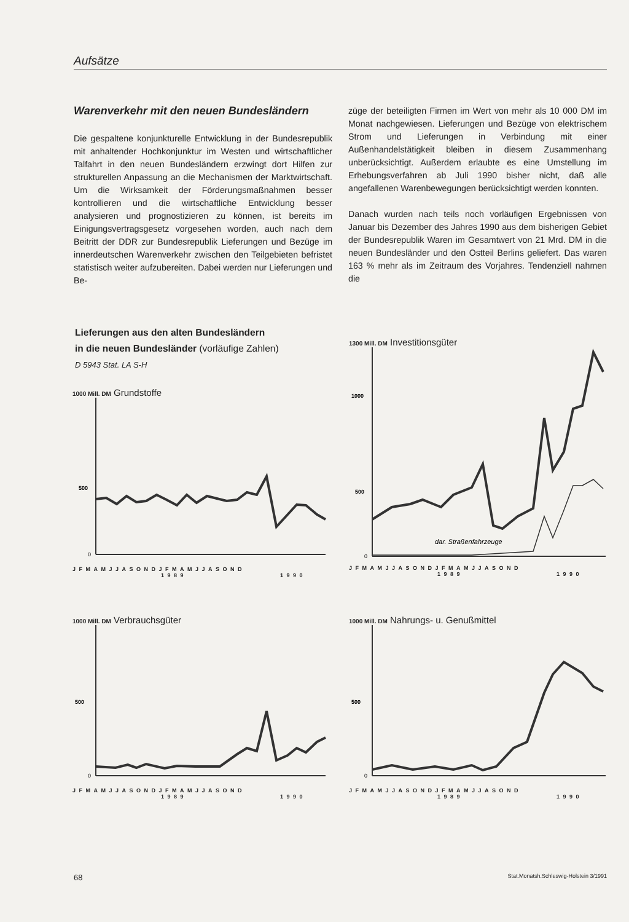Aufsätze
Warenverkehr mit den neuen Bundesländern
Die gespaltene konjunkturelle Entwicklung in der Bundesrepublik mit anhaltender Hochkonjunktur im Westen und wirtschaftlicher Talfahrt in den neuen Bundesländern erzwingt dort Hilfen zur strukturellen Anpassung an die Mechanismen der Marktwirtschaft. Um die Wirksamkeit der Förderungsmaßnahmen besser kontrollieren und die wirtschaftliche Entwicklung besser analysieren und prognostizieren zu können, ist bereits im Einigungsvertragsgesetz vorgesehen worden, auch nach dem Beitritt der DDR zur Bundesrepublik Lieferungen und Bezüge im innerdeutschen Warenverkehr zwischen den Teilgebieten befristet statistisch weiter aufzubereiten. Dabei werden nur Lieferungen und Be-
züge der beteiligten Firmen im Wert von mehr als 10 000 DM im Monat nachgewiesen. Lieferungen und Bezüge von elektrischem Strom und Lieferungen in Verbindung mit einer Außenhandelstätigkeit bleiben in diesem Zusammenhang unberücksichtigt. Außerdem erlaubte es eine Umstellung im Erhebungsverfahren ab Juli 1990 bisher nicht, daß alle angefallenen Warenbewegungen berücksichtigt werden konnten.
Danach wurden nach teils noch vorläufigen Ergebnissen von Januar bis Dezember des Jahres 1990 aus dem bisherigen Gebiet der Bundesrepublik Waren im Gesamtwert von 21 Mrd. DM in die neuen Bundesländer und den Ostteil Berlins geliefert. Das waren 163 % mehr als im Zeitraum des Vorjahres. Tendenziell nahmen die
Lieferungen aus den alten Bundesländern
in die neuen Bundesländer (vorläufige Zahlen)
D 5943 Stat. LA S-H
1000 Mill. DM Grundstoffe
500
0
JFMAMJJASONDJFMAMJJASOND
1989 1990
1300 Mill. DM Investitionsgüter
1000
500
0
dar. Straßenfahrzeuge
JFMAMJJASONDJFMAMJJASOND
1989 1990
1000 Mill. DM Verbrauchsgüter
500
0
JFMAMJJASONDJFMAMJJASOND
1989 1990
1000 Mill. DM Nahrungs- u. Genußmittel
500
0
JFMAMJJASONDJFMAMJJASOND
1989 1990
68 Stat.Monatsh.Schleswig-Holstein 3/1991